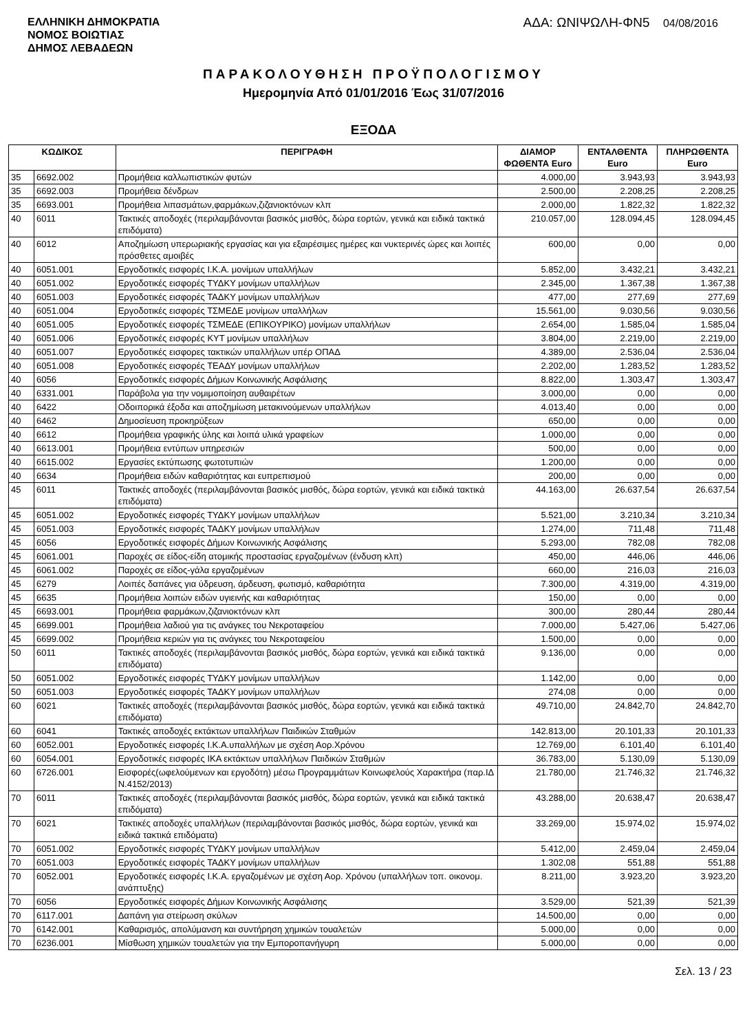ΕΛΛΗΝΙΚΗ ΔΗΜΟΚΡΑΤΙΑ
ΝΟΜΟΣ ΒΟΙΩΤΙΑΣ
ΔΗΜΟΣ ΛΕΒΑΔΕΩΝ
ΑΔΑ: ΩΝΙΨΩΛΗ-ΦΝ5 04/08/2016
ΠΑΡΑΚΟΛΟΥΘΗΣΗ ΠΡΟΫΠΟΛΟΓΙΣΜΟΥ
Ημερομηνία Από 01/01/2016 Έως 31/07/2016
ΕΞΟΔΑ
| ΚΩΔΙΚΟΣ | | ΠΕΡΙΓΡΑΦΗ | ΔΙΑΜΟΡ ΦΩΘΕΝΤΑ Euro | ΕΝΤΑΛΘΕΝΤΑ Euro | ΠΛΗΡΩΘΕΝΤΑ Euro |
| --- | --- | --- | --- | --- | --- |
| 35 | 6692.002 | Προμήθεια καλλωπιστικών φυτών | 4.000,00 | 3.943,93 | 3.943,93 |
| 35 | 6692.003 | Προμήθεια δένδρων | 2.500,00 | 2.208,25 | 2.208,25 |
| 35 | 6693.001 | Προμήθεια λιπασμάτων,φαρμάκων,ζιζανιοκτόνων κλπ | 2.000,00 | 1.822,32 | 1.822,32 |
| 40 | 6011 | Τακτικές αποδοχές (περιλαμβάνονται βασικός μισθός, δώρα εορτών, γενικά και ειδικά τακτικά επιδόματα) | 210.057,00 | 128.094,45 | 128.094,45 |
| 40 | 6012 | Αποζημίωση υπερωριακής εργασίας και για εξαιρέσιμες ημέρες και νυκτερινές ώρες και λοιπές πρόσθετες αμοιβές | 600,00 | 0,00 | 0,00 |
| 40 | 6051.001 | Εργοδοτικές εισφορές Ι.Κ.Α. μονίμων υπαλλήλων | 5.852,00 | 3.432,21 | 3.432,21 |
| 40 | 6051.002 | Εργοδοτικές εισφορές ΤΥΔΚΥ μονίμων υπαλλήλων | 2.345,00 | 1.367,38 | 1.367,38 |
| 40 | 6051.003 | Εργοδοτικές εισφορές ΤΑΔΚΥ μονίμων υπαλλήλων | 477,00 | 277,69 | 277,69 |
| 40 | 6051.004 | Εργοδοτικές εισφορές ΤΣΜΕΔΕ μονίμων υπαλλήλων | 15.561,00 | 9.030,56 | 9.030,56 |
| 40 | 6051.005 | Εργοδοτικές εισφορές ΤΣΜΕΔΕ (ΕΠΙΚΟΥΡΙΚΟ) μονίμων υπαλλήλων | 2.654,00 | 1.585,04 | 1.585,04 |
| 40 | 6051.006 | Εργοδοτικές εισφορές ΚΥΤ μονίμων υπαλλήλων | 3.804,00 | 2.219,00 | 2.219,00 |
| 40 | 6051.007 | Εργοδοτικές εισφορες τακτικών υπαλλήλων υπέρ ΟΠΑΔ | 4.389,00 | 2.536,04 | 2.536,04 |
| 40 | 6051.008 | Εργοδοτικές εισφορές ΤΕΑΔΥ μονίμων υπαλλήλων | 2.202,00 | 1.283,52 | 1.283,52 |
| 40 | 6056 | Εργοδοτικές εισφορές Δήμων Κοινωνικής Ασφάλισης | 8.822,00 | 1.303,47 | 1.303,47 |
| 40 | 6331.001 | Παράβολα για την νομιμοποίηση αυθαιρέτων | 3.000,00 | 0,00 | 0,00 |
| 40 | 6422 | Οδοιπορικά έξοδα και αποζημίωση μετακινούμενων υπαλλήλων | 4.013,40 | 0,00 | 0,00 |
| 40 | 6462 | Δημοσίευση προκηρύξεων | 650,00 | 0,00 | 0,00 |
| 40 | 6612 | Προμήθεια γραφικής ύλης και λοιπά υλικά γραφείων | 1.000,00 | 0,00 | 0,00 |
| 40 | 6613.001 | Προμήθεια εντύπων υπηρεσιών | 500,00 | 0,00 | 0,00 |
| 40 | 6615.002 | Εργασίες εκτύπωσης φωτοτυπιών | 1.200,00 | 0,00 | 0,00 |
| 40 | 6634 | Προμήθεια ειδών καθαριότητας και ευπρεπισμού | 200,00 | 0,00 | 0,00 |
| 45 | 6011 | Τακτικές αποδοχές (περιλαμβάνονται βασικός μισθός, δώρα εορτών, γενικά και ειδικά τακτικά επιδόματα) | 44.163,00 | 26.637,54 | 26.637,54 |
| 45 | 6051.002 | Εργοδοτικές εισφορές ΤΥΔΚΥ μονίμων υπαλλήλων | 5.521,00 | 3.210,34 | 3.210,34 |
| 45 | 6051.003 | Εργοδοτικές εισφορές ΤΑΔΚΥ μονίμων υπαλλήλων | 1.274,00 | 711,48 | 711,48 |
| 45 | 6056 | Εργοδοτικές εισφορές Δήμων Κοινωνικής Ασφάλισης | 5.293,00 | 782,08 | 782,08 |
| 45 | 6061.001 | Παροχές σε είδος-είδη ατομικής προστασίας εργαζομένων (ένδυση κλπ) | 450,00 | 446,06 | 446,06 |
| 45 | 6061.002 | Παροχές σε είδος-γάλα εργαζομένων | 660,00 | 216,03 | 216,03 |
| 45 | 6279 | Λοιπές δαπάνες για ύδρευση, άρδευση, φωτισμό, καθαριότητα | 7.300,00 | 4.319,00 | 4.319,00 |
| 45 | 6635 | Προμήθεια λοιπών ειδών υγιεινής και καθαριότητας | 150,00 | 0,00 | 0,00 |
| 45 | 6693.001 | Προμήθεια φαρμάκων,ζιζανιοκτόνων κλπ | 300,00 | 280,44 | 280,44 |
| 45 | 6699.001 | Προμήθεια λαδιού για τις ανάγκες του Νεκροταφείου | 7.000,00 | 5.427,06 | 5.427,06 |
| 45 | 6699.002 | Προμήθεια κεριών για τις ανάγκες του Νεκροταφείου | 1.500,00 | 0,00 | 0,00 |
| 50 | 6011 | Τακτικές αποδοχές (περιλαμβάνονται βασικός μισθός, δώρα εορτών, γενικά και ειδικά τακτικά επιδόματα) | 9.136,00 | 0,00 | 0,00 |
| 50 | 6051.002 | Εργοδοτικές εισφορές ΤΥΔΚΥ μονίμων υπαλλήλων | 1.142,00 | 0,00 | 0,00 |
| 50 | 6051.003 | Εργοδοτικές εισφορές ΤΑΔΚΥ μονίμων υπαλλήλων | 274,08 | 0,00 | 0,00 |
| 60 | 6021 | Τακτικές αποδοχές (περιλαμβάνονται βασικός μισθός, δώρα εορτών, γενικά και ειδικά τακτικά επιδόματα) | 49.710,00 | 24.842,70 | 24.842,70 |
| 60 | 6041 | Τακτικές αποδοχές εκτάκτων υπαλλήλων Παιδικών Σταθμών | 142.813,00 | 20.101,33 | 20.101,33 |
| 60 | 6052.001 | Εργοδοτικές εισφορές Ι.Κ.Α.υπαλλήλων με σχέση Αορ.Χρόνου | 12.769,00 | 6.101,40 | 6.101,40 |
| 60 | 6054.001 | Εργοδοτικές εισφορές ΙΚΑ εκτάκτων υπαλλήλων Παιδικών Σταθμών | 36.783,00 | 5.130,09 | 5.130,09 |
| 60 | 6726.001 | Εισφορές(ωφελούμενων και εργοδότη) μέσω Προγραμμάτων Κοινωφελούς Χαρακτήρα (παρ.ΙΔ Ν.4152/2013) | 21.780,00 | 21.746,32 | 21.746,32 |
| 70 | 6011 | Τακτικές αποδοχές (περιλαμβάνονται βασικός μισθός, δώρα εορτών, γενικά και ειδικά τακτικά επιδόματα) | 43.288,00 | 20.638,47 | 20.638,47 |
| 70 | 6021 | Τακτικές αποδοχές υπαλλήλων (περιλαμβάνονται βασικός μισθός, δώρα εορτών, γενικά και ειδικά τακτικά επιδόματα) | 33.269,00 | 15.974,02 | 15.974,02 |
| 70 | 6051.002 | Εργοδοτικές εισφορές ΤΥΔΚΥ μονίμων υπαλλήλων | 5.412,00 | 2.459,04 | 2.459,04 |
| 70 | 6051.003 | Εργοδοτικές εισφορές ΤΑΔΚΥ μονίμων υπαλλήλων | 1.302,08 | 551,88 | 551,88 |
| 70 | 6052.001 | Εργοδοτικές εισφορές Ι.Κ.Α. εργαζομένων με σχέση Αορ. Χρόνου (υπαλλήλων τοπ. οικονομ. ανάπτυξης) | 8.211,00 | 3.923,20 | 3.923,20 |
| 70 | 6056 | Εργοδοτικές εισφορές Δήμων Κοινωνικής Ασφάλισης | 3.529,00 | 521,39 | 521,39 |
| 70 | 6117.001 | Δαπάνη για στείρωση σκύλων | 14.500,00 | 0,00 | 0,00 |
| 70 | 6142.001 | Καθαρισμός, απολύμανση και συντήρηση χημικών τουαλετών | 5.000,00 | 0,00 | 0,00 |
| 70 | 6236.001 | Μίσθωση χημικών τουαλετών για την Εμποροπανήγυρη | 5.000,00 | 0,00 | 0,00 |
Σελ. 13 / 23